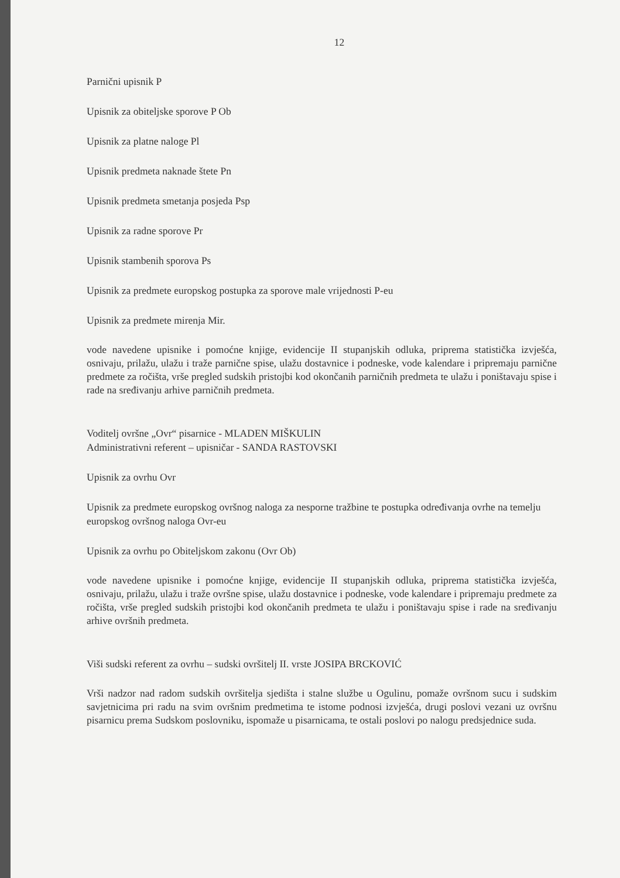12
Parnični upisnik P
Upisnik za obiteljske sporove P Ob
Upisnik za platne naloge Pl
Upisnik predmeta naknade štete Pn
Upisnik predmeta smetanja posjeda Psp
Upisnik za radne sporove Pr
Upisnik stambenih sporova Ps
Upisnik za predmete europskog postupka za sporove male vrijednosti P-eu
Upisnik za predmete mirenja Mir.
vode navedene upisnike i pomoćne knjige, evidencije II stupanjskih odluka, priprema statistička izvješća, osnivaju, prilažu, ulažu i traže parnične spise, ulažu dostavnice i podneske, vode kalendare i pripremaju parnične predmete za ročišta, vrše pregled sudskih pristojbi kod okončanih parničnih predmeta te ulažu i poništavaju spise i rade na sređivanju arhive parničnih predmeta.
Voditelj ovršne „Ovr“ pisarnice - MLADEN MIŠKULIN
Administrativni referent – upisničar - SANDA RASTOVSKI
Upisnik za ovrhu Ovr
Upisnik za predmete europskog ovršnog naloga za nesporne tražbine te postupka određivanja ovrhe na temelju europskog ovršnog naloga Ovr-eu
Upisnik za ovrhu po Obiteljskom zakonu (Ovr Ob)
vode navedene upisnike i pomoćne knjige, evidencije II stupanjskih odluka, priprema statistička izvješća, osnivaju, prilažu, ulažu i traže ovršne spise, ulažu dostavnice i podneske, vode kalendare i pripremaju predmete za ročišta, vrše pregled sudskih pristojbi kod okončanih predmeta te ulažu i poništavaju spise i rade na sređivanju arhive ovršnih predmeta.
Viši sudski referent za ovrhu – sudski ovršitelj II. vrste JOSIPA BRCKOVIĆ
Vrši nadzor nad radom sudskih ovršitelja sjedišta i stalne službe u Ogulinu, pomaže ovršnom sucu i sudskim savjetnicima pri radu na svim ovršnim predmetima te istome podnosi izvješća, drugi poslovi vezani uz ovršnu pisarnicu prema Sudskom poslovniku, ispomaže u pisarnicama, te ostali poslovi po nalogu predsjednice suda.